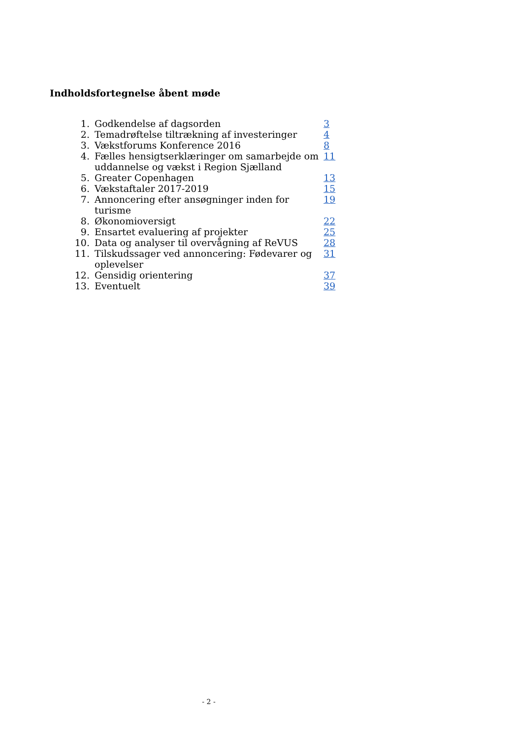Indholdsfortegnelse åbent møde
| 1. | Godkendelse af dagsorden | 3 |
| 2. | Temadrøftelse tiltrækning af investeringer | 4 |
| 3. | Vækstforums Konference 2016 | 8 |
| 4. | Fælles hensigtserklæringer om samarbejde om uddannelse og vækst i Region Sjælland | 11 |
| 5. | Greater Copenhagen | 13 |
| 6. | Vækstaftaler 2017-2019 | 15 |
| 7. | Annoncering efter ansøgninger inden for turisme | 19 |
| 8. | Økonomioversigt | 22 |
| 9. | Ensartet evaluering af projekter | 25 |
| 10. | Data og analyser til overvågning af ReVUS | 28 |
| 11. | Tilskudssager ved annoncering: Fødevarer og oplevelser | 31 |
| 12. | Gensidig orientering | 37 |
| 13. | Eventuelt | 39 |
- 2 -